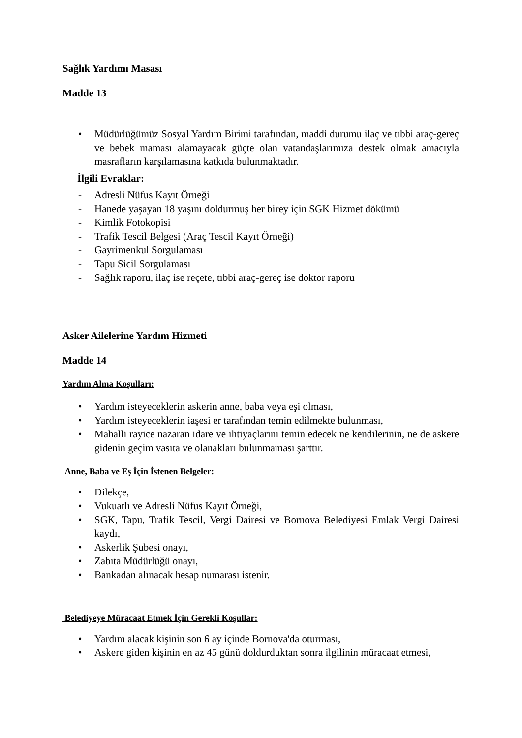Sağlık Yardımı Masası
Madde 13
• Müdürlüğümüz Sosyal Yardım Birimi tarafından, maddi durumu ilaç ve tıbbi araç-gereç ve bebek maması alamayacak güçte olan vatandaşlarımıza destek olmak amacıyla masrafların karşılamasına katkıda bulunmaktadır.
İlgili Evraklar:
- Adresli Nüfus Kayıt Örneği
- Hanede yaşayan 18 yaşını doldurmuş her birey için SGK Hizmet dökümü
- Kimlik Fotokopisi
- Trafik Tescil Belgesi (Araç Tescil Kayıt Örneği)
- Gayrimenkul Sorgulaması
- Tapu Sicil Sorgulaması
- Sağlık raporu, ilaç ise reçete, tıbbi araç-gereç ise doktor raporu
Asker Ailelerine Yardım Hizmeti
Madde 14
Yardım Alma Koşulları:
• Yardım isteyeceklerin askerin anne, baba veya eşi olması,
• Yardım isteyeceklerin iaşesi er tarafından temin edilmekte bulunması,
• Mahalli rayice nazaran idare ve ihtiyaçlarını temin edecek ne kendilerinin, ne de askere gidenin geçim vasıta ve olanakları bulunmaması şarttır.
Anne, Baba ve Eş İçin İstenen Belgeler:
• Dilekçe,
• Vukuatlı ve Adresli Nüfus Kayıt Örneği,
• SGK, Tapu, Trafik Tescil, Vergi Dairesi ve Bornova Belediyesi Emlak Vergi Dairesi kaydı,
• Askerlik Şubesi onayı,
• Zabıta Müdürlüğü onayı,
• Bankadan alınacak hesap numarası istenir.
Belediyeye Müracaat Etmek İçin Gerekli Koşullar:
• Yardım alacak kişinin son 6 ay içinde Bornova'da oturması,
• Askere giden kişinin en az 45 günü doldurduktan sonra ilgilinin müracaat etmesi,